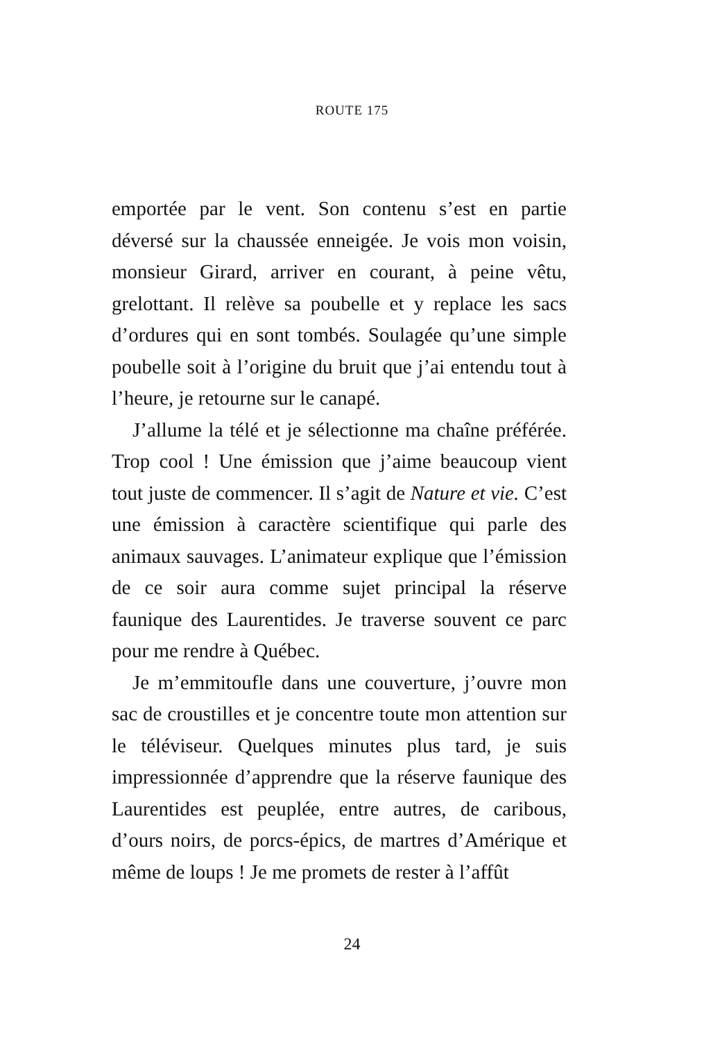ROUTE 175
emportée par le vent. Son contenu s’est en partie déversé sur la chaussée enneigée. Je vois mon voisin, monsieur Girard, arriver en courant, à peine vêtu, grelottant. Il relève sa poubelle et y replace les sacs d’ordures qui en sont tombés. Soulagée qu’une simple poubelle soit à l’origine du bruit que j’ai entendu tout à l’heure, je retourne sur le canapé.
J’allume la télé et je sélectionne ma chaîne préférée. Trop cool ! Une émission que j’aime beaucoup vient tout juste de commencer. Il s’agit de Nature et vie. C’est une émission à caractère scientifique qui parle des animaux sauvages. L’animateur explique que l’émission de ce soir aura comme sujet principal la réserve faunique des Laurentides. Je traverse souvent ce parc pour me rendre à Québec.
Je m’emmitoufle dans une couverture, j’ouvre mon sac de croustilles et je concentre toute mon attention sur le téléviseur. Quelques minutes plus tard, je suis impressionnée d’apprendre que la réserve faunique des Laurentides est peuplée, entre autres, de caribous, d’ours noirs, de porcs-épics, de martres d’Amérique et même de loups ! Je me promets de rester à l’affût
24